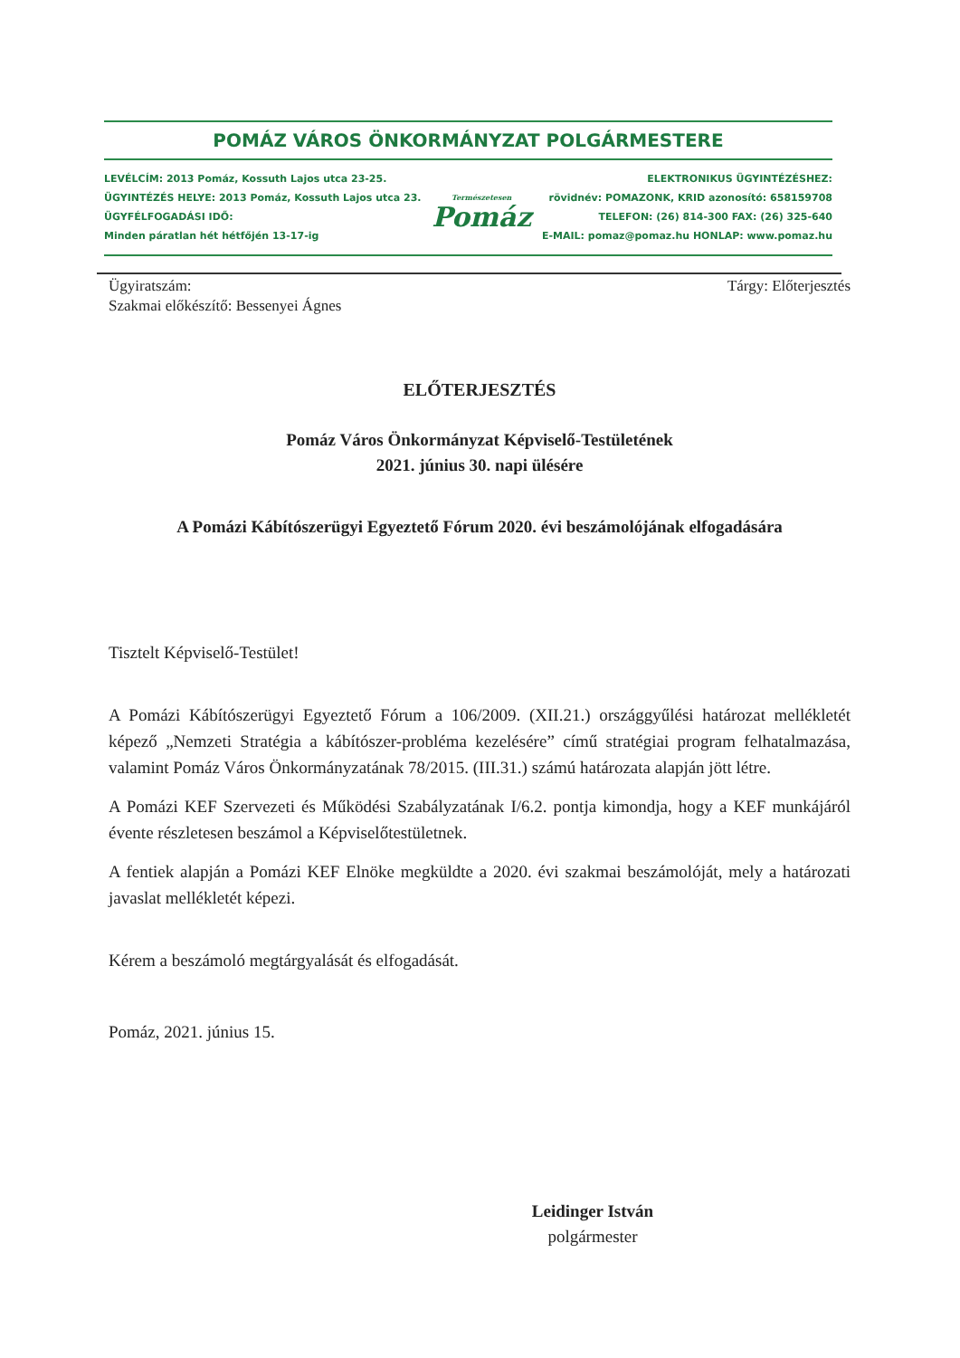POMÁZ VÁROS ÖNKORMÁNYZAT POLGÁRMESTERE
LEVÉLCÍM: 2013 Pomáz, Kossuth Lajos utca 23-25.
ÜGYINTÉZÉS HELYE: 2013 Pomáz, Kossuth Lajos utca 23.
ÜGYFÉLFOGADÁSI IDŐ:
Minden páratlan hét hétfőjén 13-17-ig
Természetesen
Pomáz
ELEKTRONIKUS ÜGYINTÉZÉSHEZ:
rövidnév: POMAZONK, KRID azonosító: 658159708
TELEFON: (26) 814-300 FAX: (26) 325-640
E-MAIL: pomaz@pomaz.hu HONLAP: www.pomaz.hu
Ügyiratszám:
Szakmai előkészítő: Bessenyei Ágnes
Tárgy: Előterjesztés
ELŐTERJESZTÉS
Pomáz Város Önkormányzat Képviselő-Testületének
2021. június 30. napi ülésére
A Pomázi Kábítószerügyi Egyeztető Fórum 2020. évi beszámolójának elfogadására
Tisztelt Képviselő-Testület!
A Pomázi Kábítószerügyi Egyeztető Fórum a 106/2009. (XII.21.) országgyűlési határozat mellékletét képező „Nemzeti Stratégia a kábítószer-probléma kezelésére” című stratégiai program felhatalmazása, valamint Pomáz Város Önkormányzatának 78/2015. (III.31.) számú határozata alapján jött létre.
A Pomázi KEF Szervezeti és Működési Szabályzatának I/6.2. pontja kimondja, hogy a KEF munkájáról évente részletesen beszámol a Képviselőtestületnek.
A fentiek alapján a Pomázi KEF Elnöke megküldte a 2020. évi szakmai beszámolóját, mely a határozati javaslat mellékletét képezi.
Kérem a beszámoló megtárgyalását és elfogadását.
Pomáz, 2021. június 15.
Leidinger István
polgármester